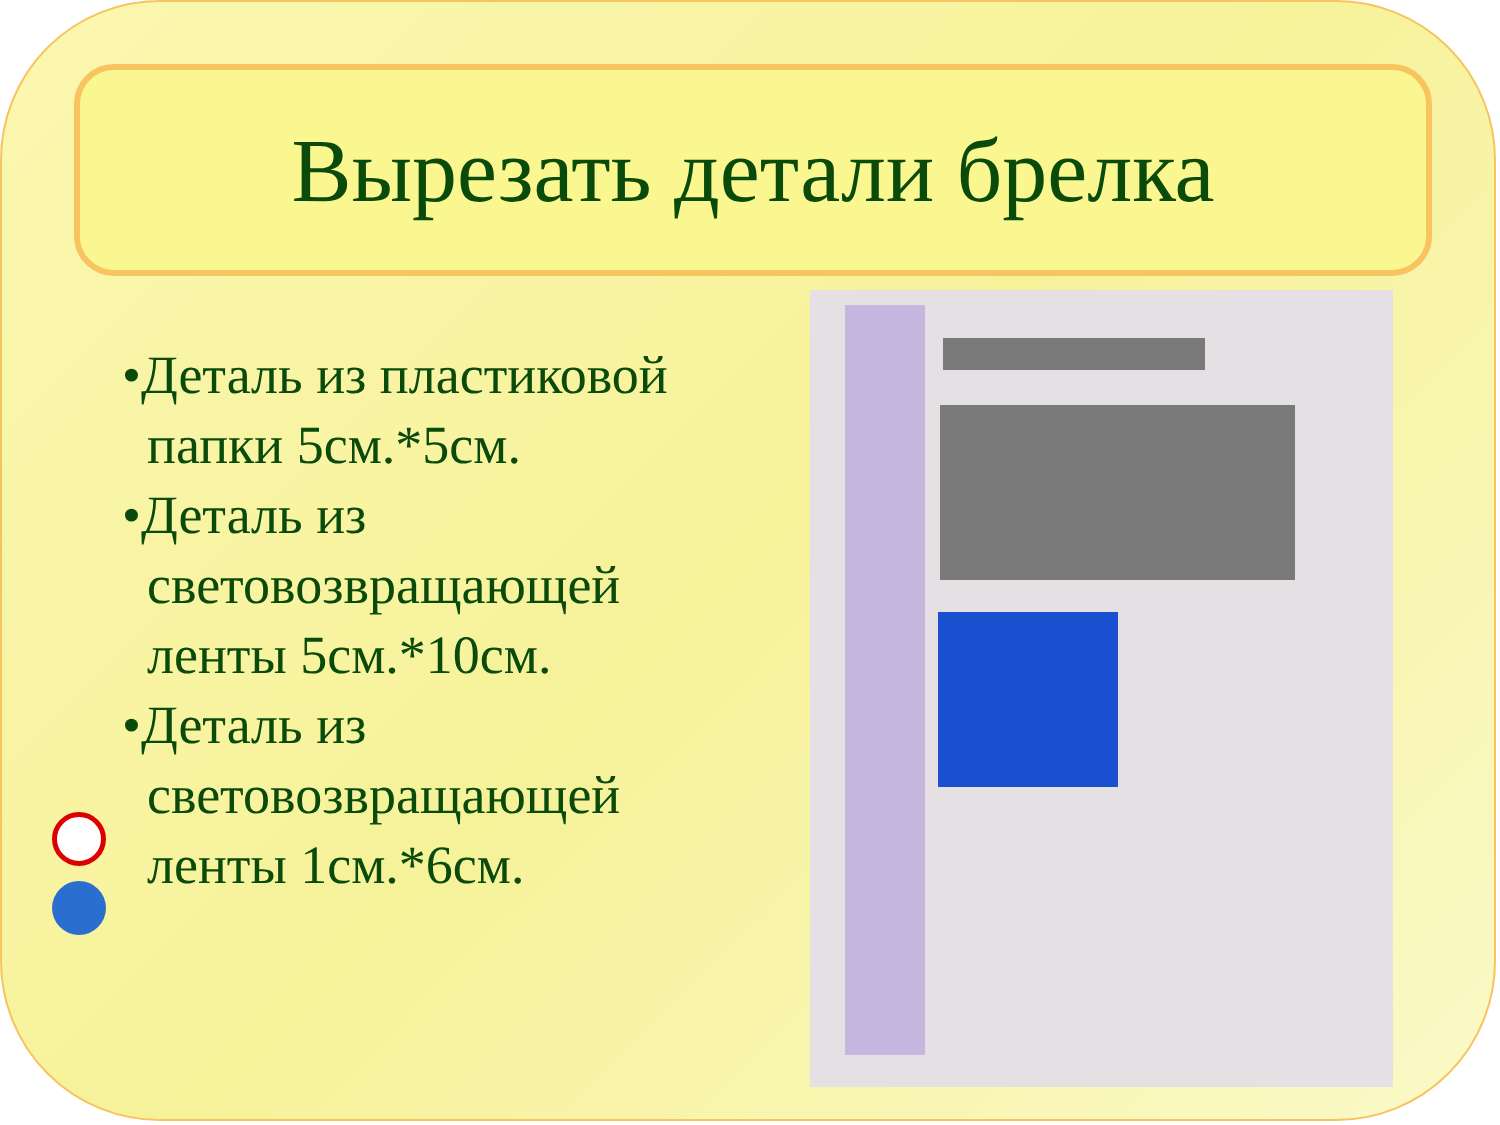Вырезать детали брелка
•Деталь из пластиковой папки 5см.*5см.
•Деталь из световозвращающей ленты 5см.*10см.
•Деталь из световозвращающей ленты 1см.*6см.